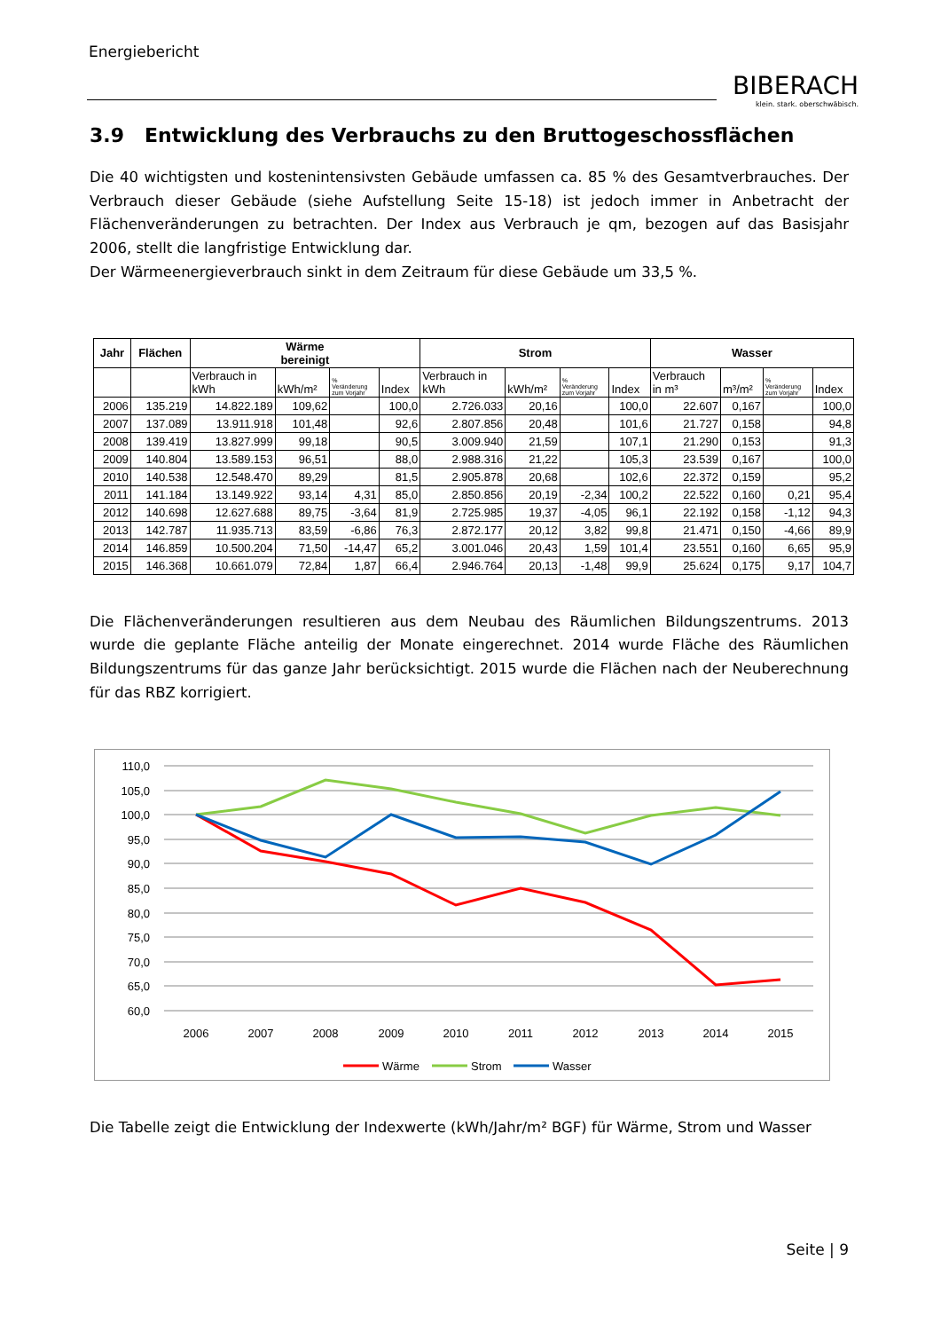Energiebericht
BIBERACH
klein. stark. oberschwäbisch.
3.9 Entwicklung des Verbrauchs zu den Bruttogeschossflächen
Die 40 wichtigsten und kostenintensivsten Gebäude umfassen ca. 85 % des Gesamtverbrauches. Der Verbrauch dieser Gebäude (siehe Aufstellung Seite 15-18) ist jedoch immer in Anbetracht der Flächenveränderungen zu betrachten. Der Index aus Verbrauch je qm, bezogen auf das Basisjahr 2006, stellt die langfristige Entwicklung dar.
Der Wärmeenergieverbrauch sinkt in dem Zeitraum für diese Gebäude um 33,5 %.
| Jahr | Flächen | Wärme bereinigt | | | | Strom | | | | Wasser | | | |
| --- | --- | --- | --- | --- | --- | --- | --- | --- | --- | --- | --- | --- | --- |
| | | Verbrauch in kWh | kWh/m² | % Veränderung zum Vorjahr | Index | Verbrauch in kWh | kWh/m² | % Veränderung zum Vorjahr | Index | Verbrauch in m³ | m³/m² | % Veränderung zum Vorjahr | Index |
| 2006 | 135.219 | 14.822.189 | 109,62 | | 100,0 | 2.726.033 | 20,16 | | 100,0 | 22.607 | 0,167 | | 100,0 |
| 2007 | 137.089 | 13.911.918 | 101,48 | | 92,6 | 2.807.856 | 20,48 | | 101,6 | 21.727 | 0,158 | | 94,8 |
| 2008 | 139.419 | 13.827.999 | 99,18 | | 90,5 | 3.009.940 | 21,59 | | 107,1 | 21.290 | 0,153 | | 91,3 |
| 2009 | 140.804 | 13.589.153 | 96,51 | | 88,0 | 2.988.316 | 21,22 | | 105,3 | 23.539 | 0,167 | | 100,0 |
| 2010 | 140.538 | 12.548.470 | 89,29 | | 81,5 | 2.905.878 | 20,68 | | 102,6 | 22.372 | 0,159 | | 95,2 |
| 2011 | 141.184 | 13.149.922 | 93,14 | 4,31 | 85,0 | 2.850.856 | 20,19 | -2,34 | 100,2 | 22.522 | 0,160 | 0,21 | 95,4 |
| 2012 | 140.698 | 12.627.688 | 89,75 | -3,64 | 81,9 | 2.725.985 | 19,37 | -4,05 | 96,1 | 22.192 | 0,158 | -1,12 | 94,3 |
| 2013 | 142.787 | 11.935.713 | 83,59 | -6,86 | 76,3 | 2.872.177 | 20,12 | 3,82 | 99,8 | 21.471 | 0,150 | -4,66 | 89,9 |
| 2014 | 146.859 | 10.500.204 | 71,50 | -14,47 | 65,2 | 3.001.046 | 20,43 | 1,59 | 101,4 | 23.551 | 0,160 | 6,65 | 95,9 |
| 2015 | 146.368 | 10.661.079 | 72,84 | 1,87 | 66,4 | 2.946.764 | 20,13 | -1,48 | 99,9 | 25.624 | 0,175 | 9,17 | 104,7 |
Die Flächenveränderungen resultieren aus dem Neubau des Räumlichen Bildungszentrums. 2013 wurde die geplante Fläche anteilig der Monate eingerechnet. 2014 wurde Fläche des Räumlichen Bildungszentrums für das ganze Jahr berücksichtigt. 2015 wurde die Flächen nach der Neuberechnung für das RBZ korrigiert.
110,0
105,0
100,0
95,0
90,0
85,0
80,0
75,0
70,0
65,0
60,0
2006
2007
2008
2009
2010
2011
2012
2013
2014
2015
Wärme
Strom
Wasser
Die Tabelle zeigt die Entwicklung der Indexwerte (kWh/Jahr/m² BGF) für Wärme, Strom und Wasser
Seite | 9